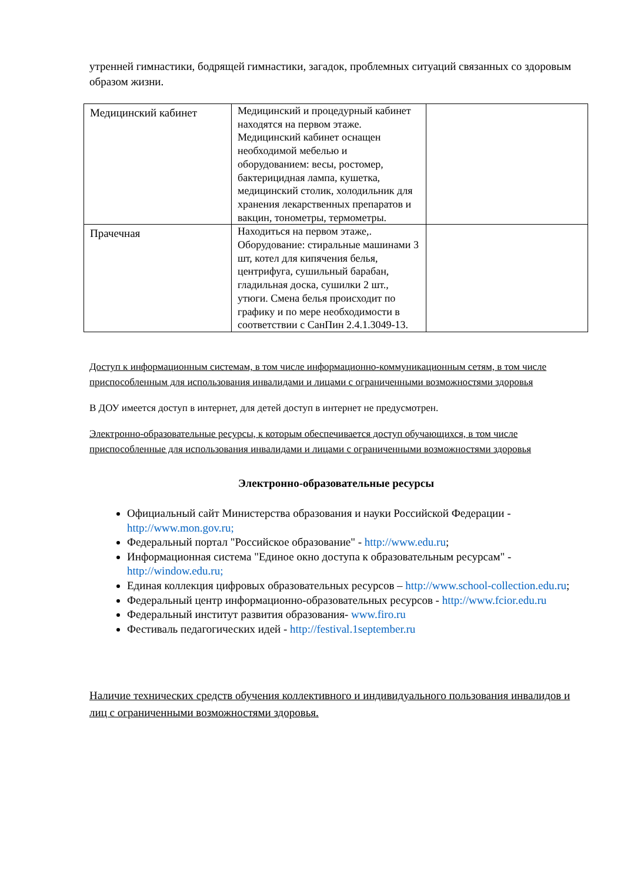утренней гимнастики, бодрящей гимнастики, загадок, проблемных ситуаций связанных со здоровым образом жизни.
| Медицинский кабинет | Медицинский и процедурный кабинет находятся на первом этаже. Медицинский кабинет оснащен необходимой мебелью и оборудованием: весы, ростомер, бактерицидная лампа, кушетка, медицинский столик, холодильник для хранения лекарственных препаратов и вакцин, тонометры, термометры. | |
| Прачечная | Находиться на первом этаже,. Оборудование: стиральные машинами 3 шт, котел для кипячения белья, центрифуга, сушильный барабан, гладильная доска, сушилки 2 шт., утюги. Смена белья происходит по графику и по мере необходимости в соответствии с СанПин 2.4.1.3049-13. | |
Доступ к информационным системам, в том числе информационно-коммуникационным сетям, в том числе приспособленным для использования инвалидами и лицами с ограниченными возможностями здоровья
В ДОУ имеется доступ в интернет, для детей доступ в интернет не предусмотрен.
Электронно-образовательные ресурсы, к которым обеспечивается доступ обучающихся, в том числе приспособленные для использования инвалидами и лицами с ограниченными возможностями здоровья
Электронно-образовательные ресурсы
Официальный сайт Министерства образования и науки Российской Федерации - http://www.mon.gov.ru;
Федеральный портал "Российское образование" - http://www.edu.ru;
Информационная система "Единое окно доступа к образовательным ресурсам" - http://window.edu.ru;
Единая коллекция цифровых образовательных ресурсов – http://www.school-collection.edu.ru;
Федеральный центр информационно-образовательных ресурсов - http://www.fcior.edu.ru
Федеральный институт развития образования- www.firo.ru
Фестиваль педагогических идей - http://festival.1september.ru
Наличие технических средств обучения коллективного и индивидуального пользования инвалидов и лиц с ограниченными возможностями здоровья.